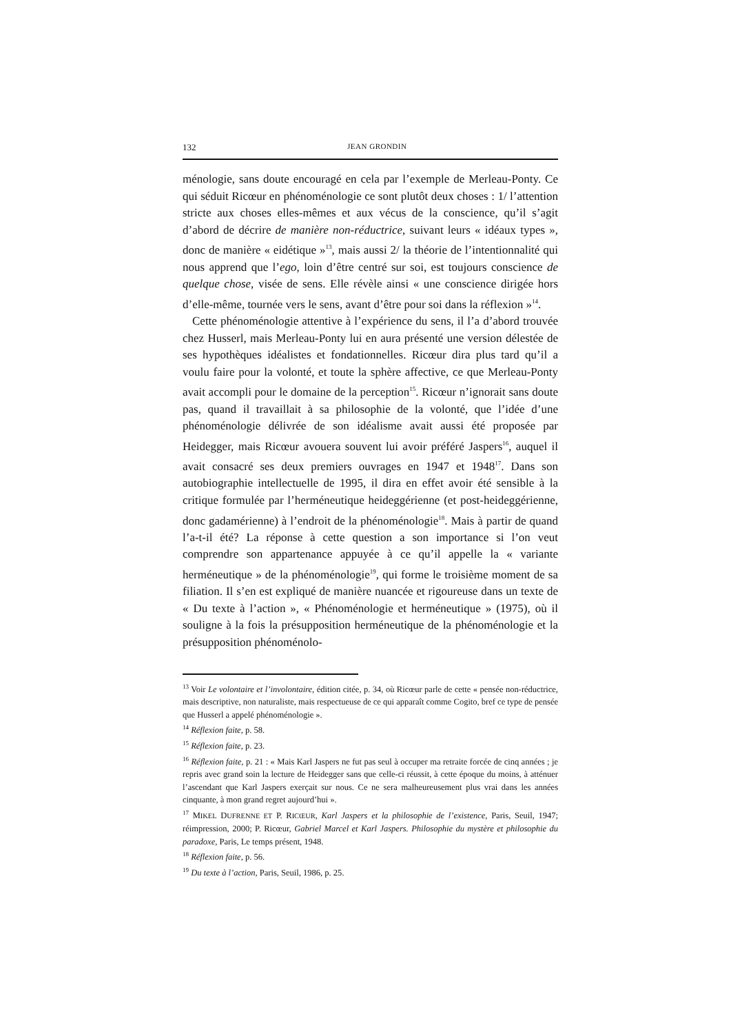132 JEAN GRONDIN
ménologie, sans doute encouragé en cela par l’exemple de Merleau-Ponty. Ce qui séduit Ricœur en phénoménologie ce sont plutôt deux choses : 1/ l’attention stricte aux choses elles-mêmes et aux vécus de la conscience, qu’il s’agit d’abord de décrire de manière non-réductrice, suivant leurs « idéaux types », donc de manière « eidétique »<sup>13</sup>, mais aussi 2/ la théorie de l’intentionnalité qui nous apprend que l’ego, loin d’être centré sur soi, est toujours conscience de quelque chose, visée de sens. Elle révèle ainsi « une conscience dirigée hors d’elle-même, tournée vers le sens, avant d’être pour soi dans la réflexion »<sup>14</sup>.
Cette phénoménologie attentive à l’expérience du sens, il l’a d’abord trouvée chez Husserl, mais Merleau-Ponty lui en aura présenté une version délestée de ses hypothèques idéalistes et fondationnelles. Ricœur dira plus tard qu’il a voulu faire pour la volonté, et toute la sphère affective, ce que Merleau-Ponty avait accompli pour le domaine de la perception<sup>15</sup>. Ricœur n’ignorait sans doute pas, quand il travaillait à sa philosophie de la volonté, que l’idée d’une phénoménologie délivrée de son idéalisme avait aussi été proposée par Heidegger, mais Ricœur avouera souvent lui avoir préféré Jaspers<sup>16</sup>, auquel il avait consacré ses deux premiers ouvrages en 1947 et 1948<sup>17</sup>. Dans son autobiographie intellectuelle de 1995, il dira en effet avoir été sensible à la critique formulée par l’herméneutique heideggérienne (et post-heideggérienne, donc gadamérienne) à l’endroit de la phénoménologie<sup>18</sup>. Mais à partir de quand l’a-t-il été? La réponse à cette question a son importance si l’on veut comprendre son appartenance appuyée à ce qu’il appelle la « variante herméneutique » de la phénoménologie<sup>19</sup>, qui forme le troisième moment de sa filiation. Il s’en est expliqué de manière nuancée et rigoureuse dans un texte de « Du texte à l’action », « Phénoménologie et herméneutique » (1975), où il souligne à la fois la présupposition herméneutique de la phénoménologie et la présupposition phénoménolo-
<sup>13</sup> Voir Le volontaire et l’involontaire, édition citée, p. 34, où Ricœur parle de cette « pensée non-réductrice, mais descriptive, non naturaliste, mais respectueuse de ce qui apparaît comme Cogito, bref ce type de pensée que Husserl a appelé phénoménologie ».
<sup>14</sup> Réflexion faite, p. 58.
<sup>15</sup> Réflexion faite, p. 23.
<sup>16</sup> Réflexion faite, p. 21 : « Mais Karl Jaspers ne fut pas seul à occuper ma retraite forcée de cinq années ; je repris avec grand soin la lecture de Heidegger sans que celle-ci réussit, à cette époque du moins, à atténuer l’ascendant que Karl Jaspers exerçait sur nous. Ce ne sera malheureusement plus vrai dans les années cinquante, à mon grand regret aujourd’hui ».
<sup>17</sup> MIKEL DUFRENNE ET P. RICŒUR, Karl Jaspers et la philosophie de l’existence, Paris, Seuil, 1947; réimpression, 2000; P. Ricœur, Gabriel Marcel et Karl Jaspers. Philosophie du mystère et philosophie du paradoxe, Paris, Le temps présent, 1948.
<sup>18</sup> Réflexion faite, p. 56.
<sup>19</sup> Du texte à l’action, Paris, Seuil, 1986, p. 25.